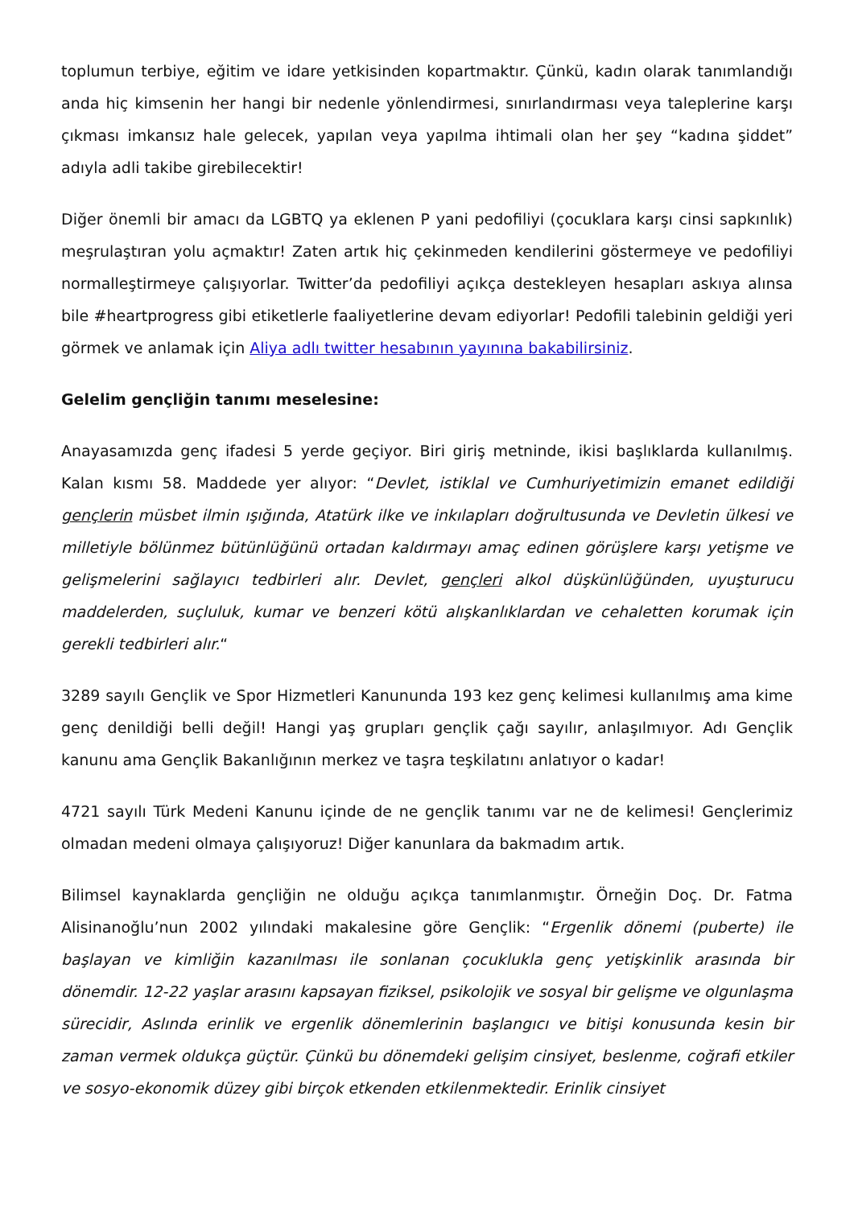toplumun terbiye, eğitim ve idare yetkisinden kopartmaktır. Çünkü, kadın olarak tanımlandığı anda hiç kimsenin her hangi bir nedenle yönlendirmesi, sınırlandırması veya taleplerine karşı çıkması imkansız hale gelecek, yapılan veya yapılma ihtimali olan her şey “kadına şiddet” adıyla adli takibe girebilecektir!
Diğer önemli bir amacı da LGBTQ ya eklenen P yani pedofiliyi (çocuklara karşı cinsi sapkınlık) meşrulaştıran yolu açmaktır! Zaten artık hiç çekinmeden kendilerini göstermeye ve pedofiliyi normalleştirmeye çalışıyorlar. Twitter’da pedofiliyi açıkça destekleyen hesapları askıya alınsa bile #heartprogress gibi etiketlerle faaliyetlerine devam ediyorlar! Pedofili talebinin geldiği yeri görmek ve anlamak için Aliya adlı twitter hesabının yayınına bakabilirsiniz.
Gelelim gençliğin tanımı meselesine:
Anayasamızda genç ifadesi 5 yerde geçiyor. Biri giriş metninde, ikisi başlıklarda kullanılmış. Kalan kısmı 58. Maddede yer alıyor: “Devlet, istiklal ve Cumhuriyetimizin emanet edildiği gençlerin müsbet ilmin ışığında, Atatürk ilke ve inkılapları doğrultusunda ve Devletin ülkesi ve milletiyle bölünmez bütünlüğünü ortadan kaldırmayı amaç edinen görüşlere karşı yetişme ve gelişmelerini sağlayıcı tedbirleri alır. Devlet, gençleri alkol düşkünlüğünden, uyuşturucu maddelerden, suçluluk, kumar ve benzeri kötü alışkanlıklardan ve cehaletten korumak için gerekli tedbirleri alır.“
3289 sayılı Gençlik ve Spor Hizmetleri Kanununda 193 kez genç kelimesi kullanılmış ama kime genç denildiği belli değil! Hangi yaş grupları gençlik çağı sayılır, anlaşılmıyor. Adı Gençlik kanunu ama Gençlik Bakanlığının merkez ve taşra teşkilatını anlatıyor o kadar!
4721 sayılı Türk Medeni Kanunu içinde de ne gençlik tanımı var ne de kelimesi! Gençlerimiz olmadan medeni olmaya çalışıyoruz! Diğer kanunlara da bakmadım artık.
Bilimsel kaynaklarda gençliğin ne olduğu açıkça tanımlanmıştır. Örneğin Doç. Dr. Fatma Alisinanoğlu’nun 2002 yılındaki makalesine göre Gençlik: “Ergenlik dönemi (puberte) ile başlayan ve kimliğin kazanılması ile sonlanan çocuklukla genç yetişkinlik arasında bir dönemdir. 12-22 yaşlar arasını kapsayan fiziksel, psikolojik ve sosyal bir gelişme ve olgunlaşma sürecidir, Aslında erinlik ve ergenlik dönemlerinin başlangıcı ve bitişi konusunda kesin bir zaman vermek oldukça güçtür. Çünkü bu dönemdeki gelişim cinsiyet, beslenme, coğrafi etkiler ve sosyo-ekonomik düzey gibi birçok etkenden etkilenmektedir. Erinlik cinsiyet